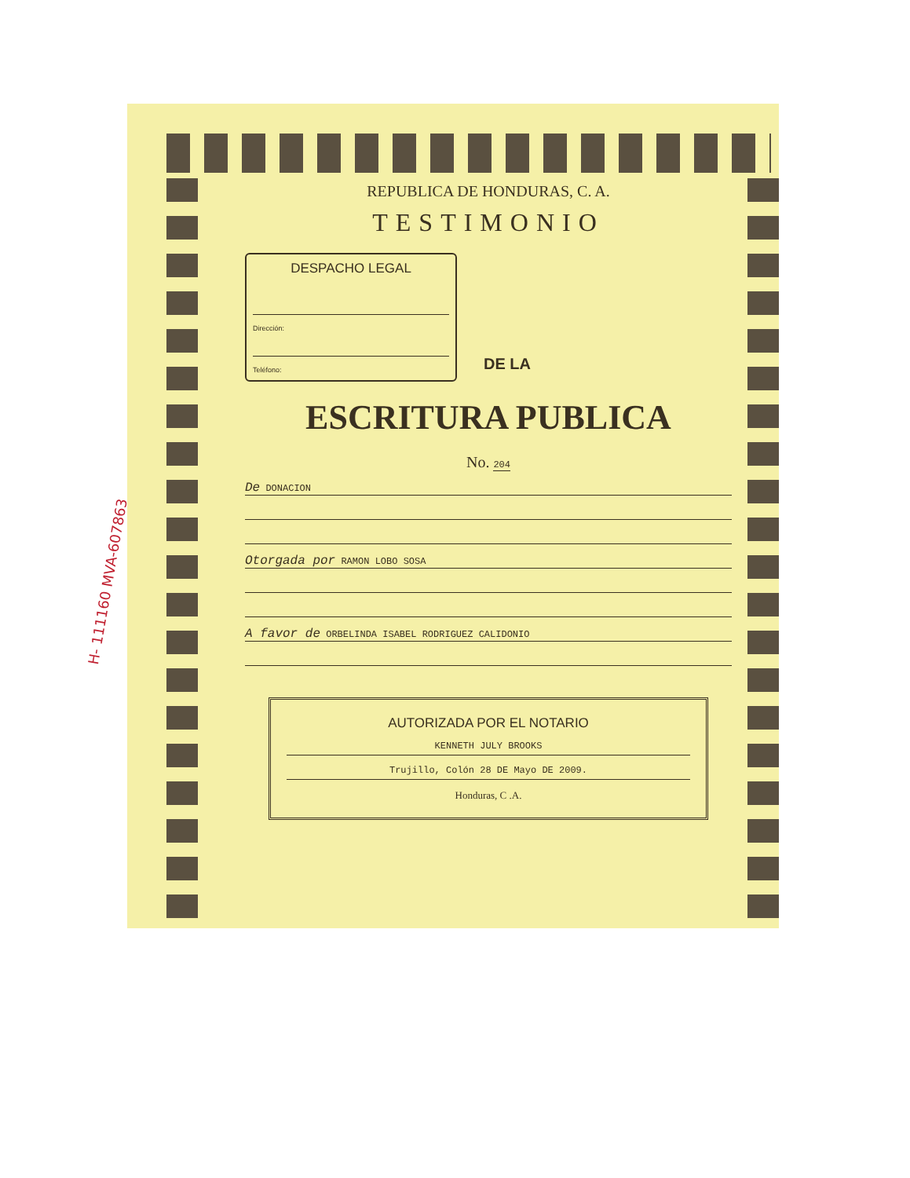REPUBLICA DE HONDURAS, C. A.
TESTIMONIO
DESPACHO LEGAL
Dirección:
Teléfono:
DE LA
ESCRITURA PUBLICA
No. 204
De DONACION
Otorgada por RAMON LOBO SOSA
A favor de ORBELINDA ISABEL RODRIGUEZ CALIDONIO
AUTORIZADA POR EL NOTARIO
KENNETH JULY BROOKS
Trujillo, Colón 28 DE Mayo DE 2009.
Honduras, C .A.
H- 111160 MVA-607863